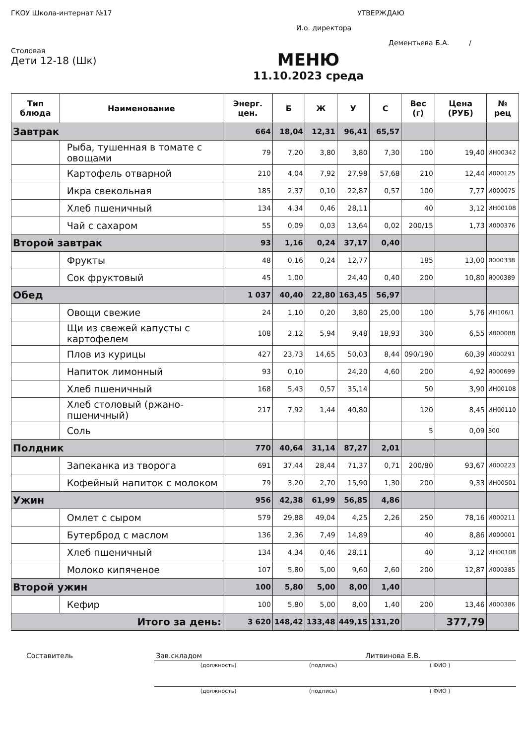ГКОУ Школа-интернат №17 УТВЕРЖДАЮ
И.о. директора
Дементьева Б.А. /
Столовая
Дети 12-18 (Шк)
МЕНЮ
11.10.2023 среда
| Тип блюда | Наименование | Энерг. цен. | Б | Ж | У | С | Вес (г) | Цена (РУБ) | № рец |
| --- | --- | --- | --- | --- | --- | --- | --- | --- | --- |
| Завтрак | | 664 | 18,04 | 12,31 | 96,41 | 65,57 | | | |
| | Рыба, тушенная в томате с овощами | 79 | 7,20 | 3,80 | 3,80 | 7,30 | 100 | 19,40 | ИН00342 |
| | Картофель отварной | 210 | 4,04 | 7,92 | 27,98 | 57,68 | 210 | 12,44 | И000125 |
| | Икра свекольная | 185 | 2,37 | 0,10 | 22,87 | 0,57 | 100 | 7,77 | И000075 |
| | Хлеб пшеничный | 134 | 4,34 | 0,46 | 28,11 | | 40 | 3,12 | ИН00108 |
| | Чай с сахаром | 55 | 0,09 | 0,03 | 13,64 | 0,02 | 200/15 | 1,73 | И000376 |
| Второй завтрак | | 93 | 1,16 | 0,24 | 37,17 | 0,40 | | | |
| | Фрукты | 48 | 0,16 | 0,24 | 12,77 | | 185 | 13,00 | Я000338 |
| | Сок фруктовый | 45 | 1,00 | | 24,40 | 0,40 | 200 | 10,80 | Я000389 |
| Обед | | 1 037 | 40,40 | 22,80 | 163,45 | 56,97 | | | |
| | Овощи свежие | 24 | 1,10 | 0,20 | 3,80 | 25,00 | 100 | 5,76 | ИН106/1 |
| | Щи из свежей капусты с картофелем | 108 | 2,12 | 5,94 | 9,48 | 18,93 | 300 | 6,55 | И000088 |
| | Плов из курицы | 427 | 23,73 | 14,65 | 50,03 | 8,44 | 090/190 | 60,39 | И000291 |
| | Напиток лимонный | 93 | 0,10 | | 24,20 | 4,60 | 200 | 4,92 | Я000699 |
| | Хлеб пшеничный | 168 | 5,43 | 0,57 | 35,14 | | 50 | 3,90 | ИН00108 |
| | Хлеб столовый (ржано-пшеничный) | 217 | 7,92 | 1,44 | 40,80 | | 120 | 8,45 | ИН00110 |
| | Соль | | | | | | 5 | 0,09 | 300 |
| Полдник | | 770 | 40,64 | 31,14 | 87,27 | 2,01 | | | |
| | Запеканка из творога | 691 | 37,44 | 28,44 | 71,37 | 0,71 | 200/80 | 93,67 | И000223 |
| | Кофейный напиток с молоком | 79 | 3,20 | 2,70 | 15,90 | 1,30 | 200 | 9,33 | ИН00501 |
| Ужин | | 956 | 42,38 | 61,99 | 56,85 | 4,86 | | | |
| | Омлет с сыром | 579 | 29,88 | 49,04 | 4,25 | 2,26 | 250 | 78,16 | И000211 |
| | Бутерброд с маслом | 136 | 2,36 | 7,49 | 14,89 | | 40 | 8,86 | И000001 |
| | Хлеб пшеничный | 134 | 4,34 | 0,46 | 28,11 | | 40 | 3,12 | ИН00108 |
| | Молоко кипяченое | 107 | 5,80 | 5,00 | 9,60 | 2,60 | 200 | 12,87 | И000385 |
| Второй ужин | | 100 | 5,80 | 5,00 | 8,00 | 1,40 | | | |
| | Кефир | 100 | 5,80 | 5,00 | 8,00 | 1,40 | 200 | 13,46 | И000386 |
| Итого за день: | | 3 620 | 148,42 | 133,48 | 449,15 | 131,20 | | 377,79 | |
| Составитель | Зав.складом | | Литвинова Е.В. |
| | (должность) | (подпись) | ( ФИО ) |
| | (должность) | (подпись) | ( ФИО ) |